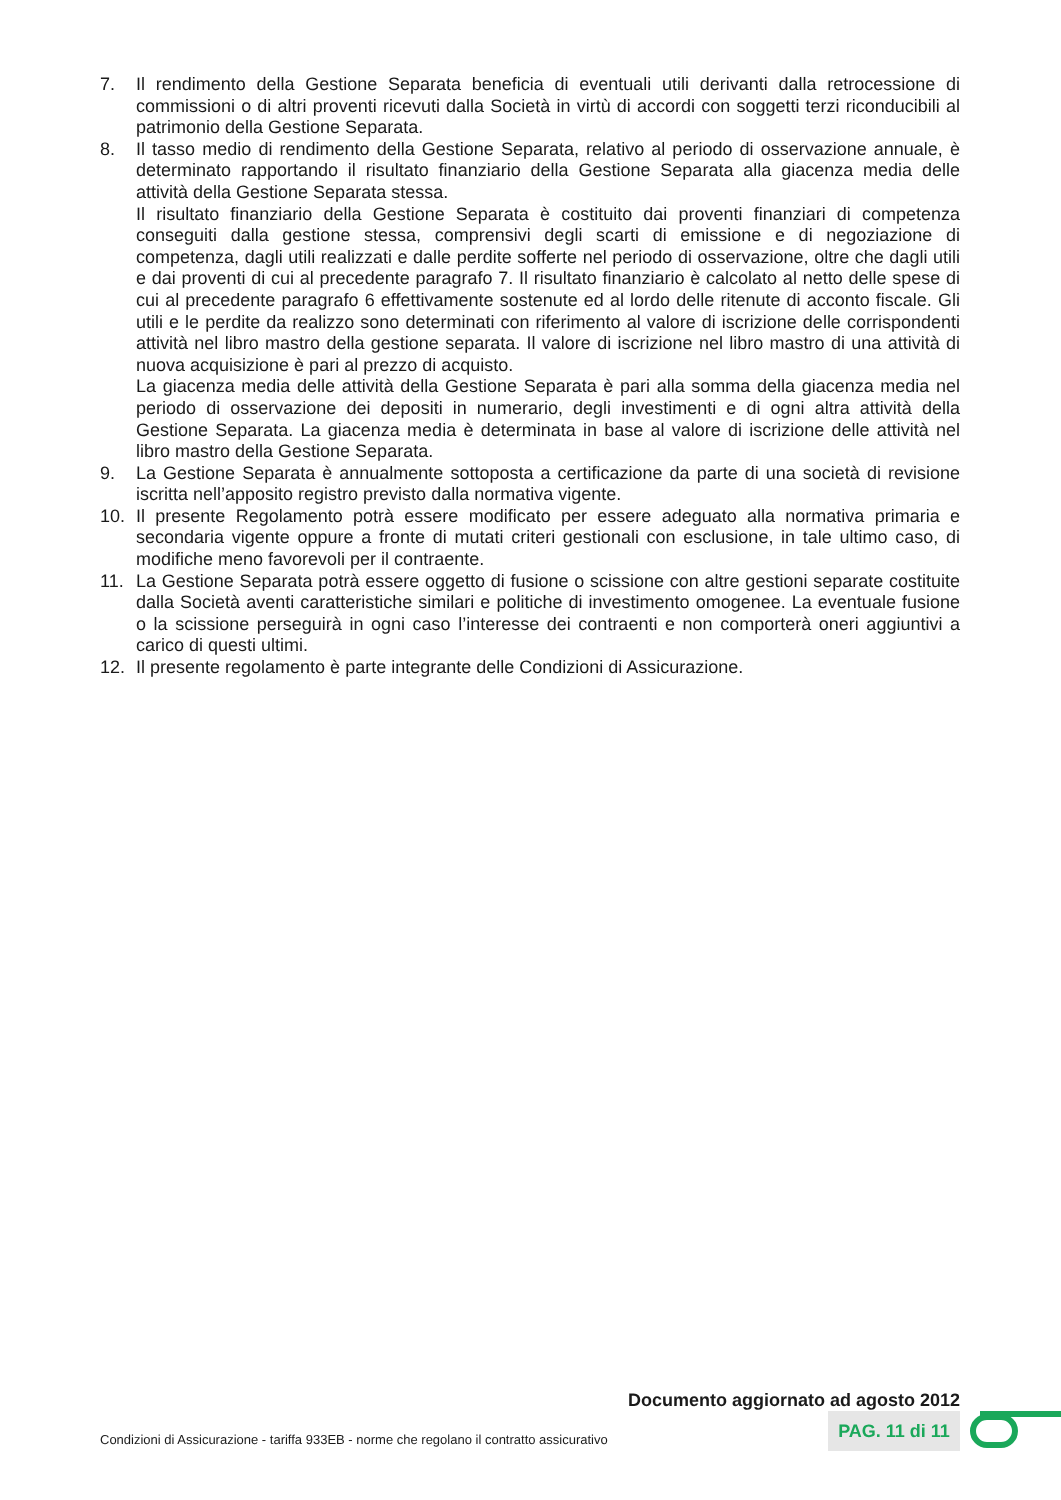7. Il rendimento della Gestione Separata beneficia di eventuali utili derivanti dalla retrocessione di commissioni o di altri proventi ricevuti dalla Società in virtù di accordi con soggetti terzi riconducibili al patrimonio della Gestione Separata.
8. Il tasso medio di rendimento della Gestione Separata, relativo al periodo di osservazione annuale, è determinato rapportando il risultato finanziario della Gestione Separata alla giacenza media delle attività della Gestione Separata stessa.
Il risultato finanziario della Gestione Separata è costituito dai proventi finanziari di competenza conseguiti dalla gestione stessa, comprensivi degli scarti di emissione e di negoziazione di competenza, dagli utili realizzati e dalle perdite sofferte nel periodo di osservazione, oltre che dagli utili e dai proventi di cui al precedente paragrafo 7. Il risultato finanziario è calcolato al netto delle spese di cui al precedente paragrafo 6 effettivamente sostenute ed al lordo delle ritenute di acconto fiscale. Gli utili e le perdite da realizzo sono determinati con riferimento al valore di iscrizione delle corrispondenti attività nel libro mastro della gestione separata. Il valore di iscrizione nel libro mastro di una attività di nuova acquisizione è pari al prezzo di acquisto.
La giacenza media delle attività della Gestione Separata è pari alla somma della giacenza media nel periodo di osservazione dei depositi in numerario, degli investimenti e di ogni altra attività della Gestione Separata. La giacenza media è determinata in base al valore di iscrizione delle attività nel libro mastro della Gestione Separata.
9. La Gestione Separata è annualmente sottoposta a certificazione da parte di una società di revisione iscritta nell’apposito registro previsto dalla normativa vigente.
10. Il presente Regolamento potrà essere modificato per essere adeguato alla normativa primaria e secondaria vigente oppure a fronte di mutati criteri gestionali con esclusione, in tale ultimo caso, di modifiche meno favorevoli per il contraente.
11. La Gestione Separata potrà essere oggetto di fusione o scissione con altre gestioni separate costituite dalla Società aventi caratteristiche similari e politiche di investimento omogenee. La eventuale fusione o la scissione perseguirà in ogni caso l’interesse dei contraenti e non comporterà oneri aggiuntivi a carico di questi ultimi.
12. Il presente regolamento è parte integrante delle Condizioni di Assicurazione.
Documento aggiornato ad agosto 2012
Condizioni di Assicurazione - tariffa 933EB - norme che regolano il contratto assicurativo
PAG. 11 di 11